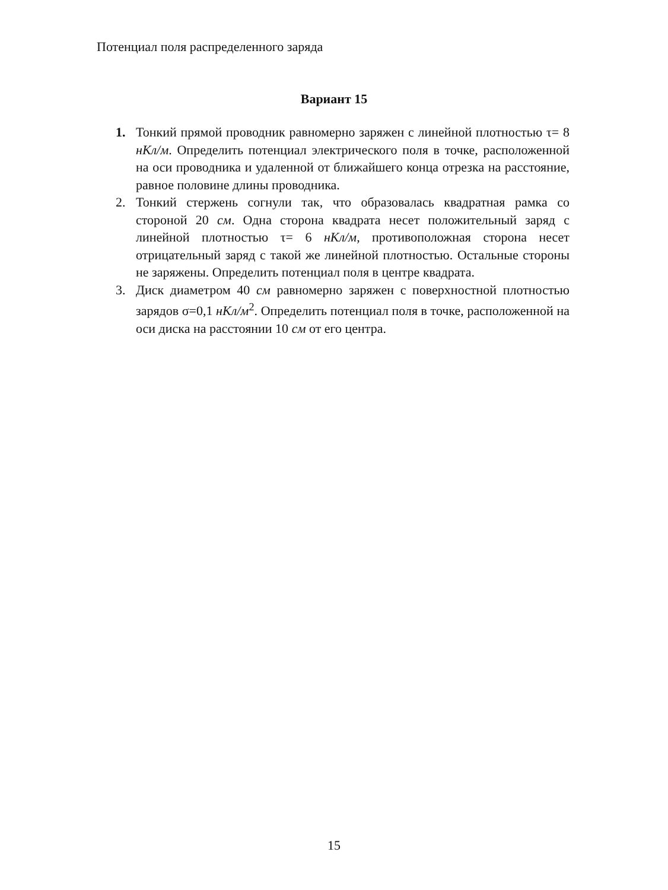Потенциал поля распределенного заряда
Вариант 15
1. Тонкий прямой проводник равномерно заряжен с линейной плотностью τ= 8 нКл/м. Определить потенциал электрического поля в точке, расположенной на оси проводника и удаленной от ближайшего конца отрезка на расстояние, равное половине длины проводника.
2. Тонкий стержень согнули так, что образовалась квадратная рамка со стороной 20 см. Одна сторона квадрата несет положительный заряд с линейной плотностью τ= 6 нКл/м, противоположная сторона несет отрицательный заряд с такой же линейной плотностью. Остальные стороны не заряжены. Определить потенциал поля в центре квадрата.
3. Диск диаметром 40 см равномерно заряжен с поверхностной плотностью зарядов σ=0,1 нКл/м<sup>2</sup>. Определить потенциал поля в точке, расположенной на оси диска на расстоянии 10 см от его центра.
15